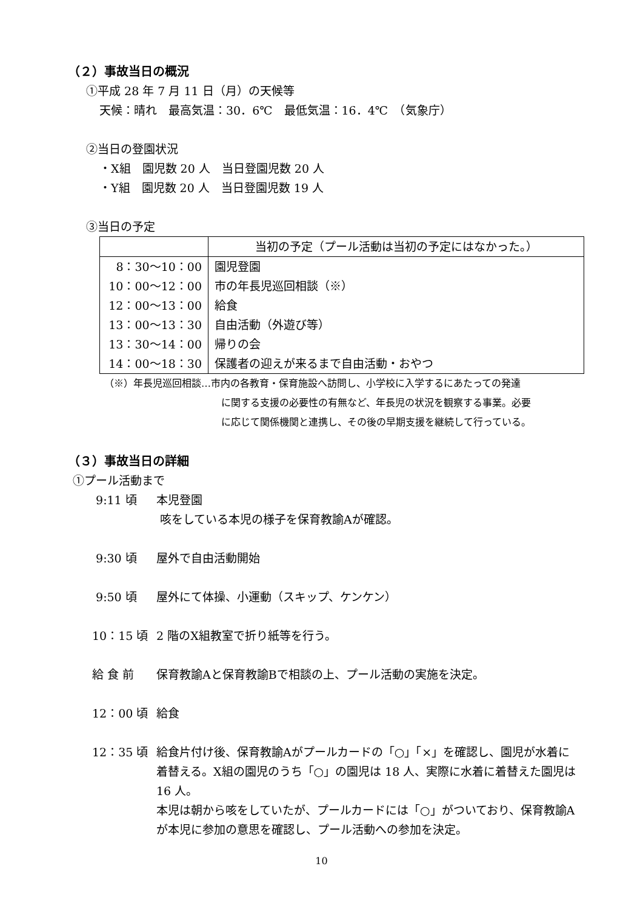（２）事故当日の概況
①平成 28 年 7 月 11 日（月）の天候等
天候：晴れ　最高気温：30．6℃　最低気温：16．4℃　（気象庁）
②当日の登園状況
・X組　園児数 20 人　当日登園児数 20 人
・Y組　園児数 20 人　当日登園児数 19 人
③当日の予定
| | 当初の予定（プール活動は当初の予定にはなかった。） |
| 8：30～10：00 | 園児登園 |
| 10：00～12：00 | 市の年長児巡回相談（※） |
| 12：00～13：00 | 給食 |
| 13：00～13：30 | 自由活動（外遊び等） |
| 13：30～14：00 | 帰りの会 |
| 14：00～18：30 | 保護者の迎えが来るまで自由活動・おやつ |
（※）年長児巡回相談…市内の各教育・保育施設へ訪問し、小学校に入学するにあたっての発達
に関する支援の必要性の有無など、年長児の状況を観察する事業。必要
に応じて関係機関と連携し、その後の早期支援を継続して行っている。
（３）事故当日の詳細
①プール活動まで
9:11 頃 本児登園
咳をしている本児の様子を保育教諭Aが確認。
9:30 頃 屋外で自由活動開始
9:50 頃 屋外にて体操、小運動（スキップ、ケンケン）
10：15 頃 2 階のX組教室で折り紙等を行う。
給 食 前 保育教諭Aと保育教諭Bで相談の上、プール活動の実施を決定。
12：00 頃 給食
12：35 頃 給食片付け後、保育教諭Aがプールカードの「○」「×」を確認し、園児が水着に着替える。X組の園児のうち「○」の園児は 18 人、実際に水着に着替えた園児は 16 人。
本児は朝から咳をしていたが、プールカードには「○」がついており、保育教諭Aが本児に参加の意思を確認し、プール活動への参加を決定。
10